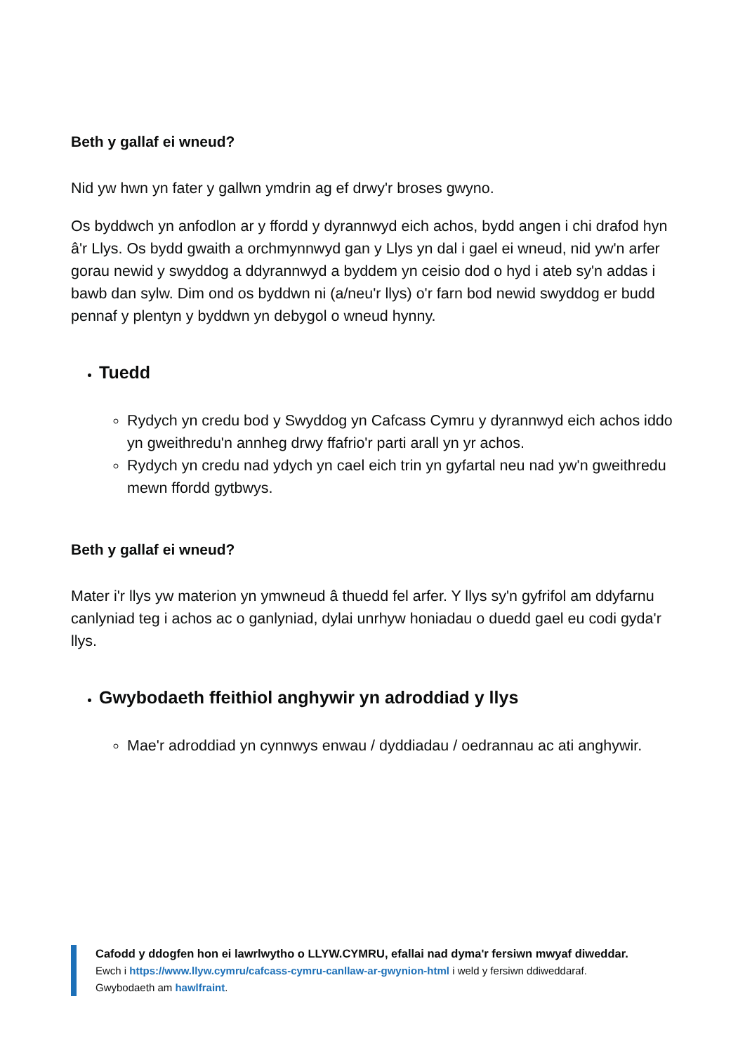Beth y gallaf ei wneud?
Nid yw hwn yn fater y gallwn ymdrin ag ef drwy'r broses gwyno.
Os byddwch yn anfodlon ar y ffordd y dyrannwyd eich achos, bydd angen i chi drafod hyn â'r Llys. Os bydd gwaith a orchmynnwyd gan y Llys yn dal i gael ei wneud, nid yw'n arfer gorau newid y swyddog a ddyrannwyd a byddem yn ceisio dod o hyd i ateb sy'n addas i bawb dan sylw. Dim ond os byddwn ni (a/neu'r llys) o'r farn bod newid swyddog er budd pennaf y plentyn y byddwn yn debygol o wneud hynny.
Tuedd
Rydych yn credu bod y Swyddog yn Cafcass Cymru y dyrannwyd eich achos iddo yn gweithredu'n annheg drwy ffafrio'r parti arall yn yr achos.
Rydych yn credu nad ydych yn cael eich trin yn gyfartal neu nad yw'n gweithredu mewn ffordd gytbwys.
Beth y gallaf ei wneud?
Mater i'r llys yw materion yn ymwneud â thuedd fel arfer. Y llys sy'n gyfrifol am ddyfarnu canlyniad teg i achos ac o ganlyniad, dylai unrhyw honiadau o duedd gael eu codi gyda'r llys.
Gwybodaeth ffeithiol anghywir yn adroddiad y llys
Mae'r adroddiad yn cynnwys enwau / dyddiadau / oedrannau ac ati anghywir.
Cafodd y ddogfen hon ei lawrlwytho o LLYW.CYMRU, efallai nad dyma'r fersiwn mwyaf diweddar.
Ewch i https://www.llyw.cymru/cafcass-cymru-canllaw-ar-gwynion-html i weld y fersiwn ddiweddaraf.
Gwybodaeth am hawlfraint.